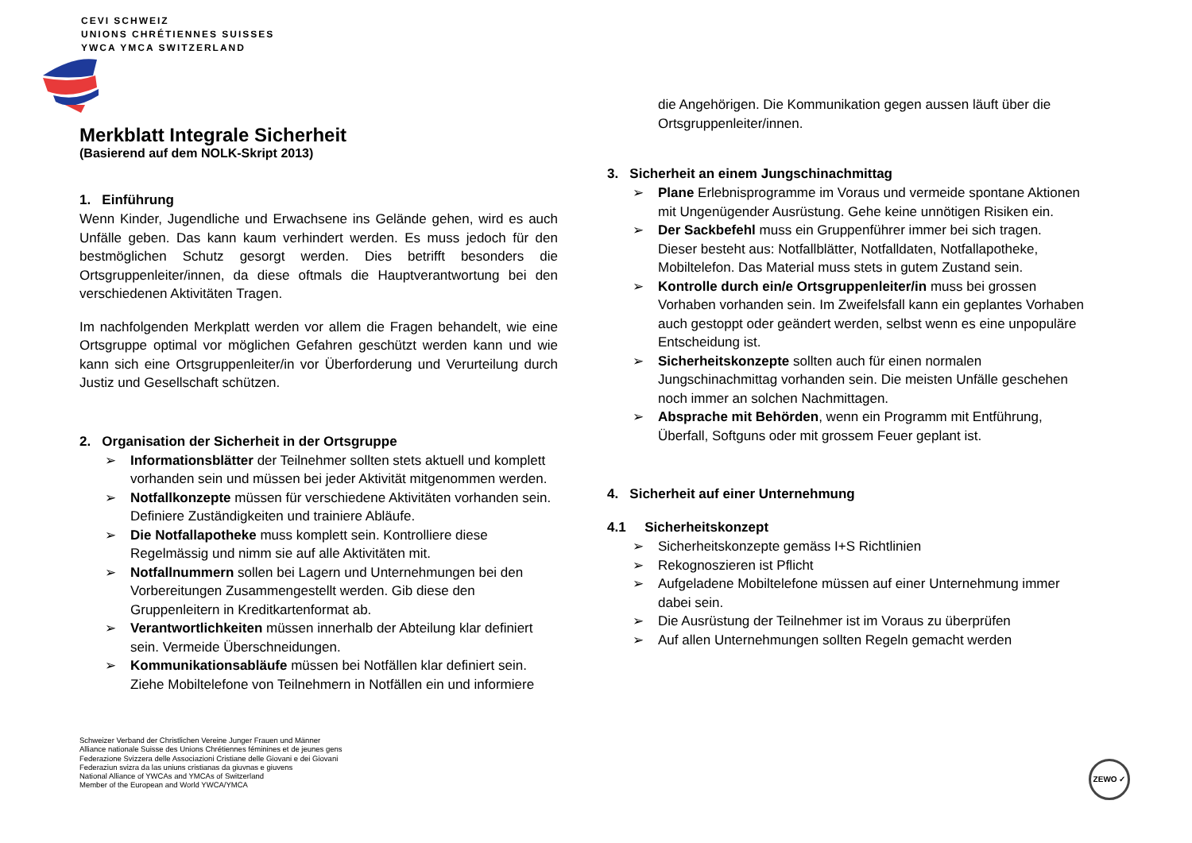CEVI SCHWEIZ
UNIONS CHRÉTIENNES SUISSES
YWCA YMCA SWITZERLAND
Merkblatt Integrale Sicherheit
(Basierend auf dem NOLK-Skript 2013)
1. Einführung
Wenn Kinder, Jugendliche und Erwachsene ins Gelände gehen, wird es auch Unfälle geben. Das kann kaum verhindert werden. Es muss jedoch für den bestmöglichen Schutz gesorgt werden. Dies betrifft besonders die Ortsgruppenleiter/innen, da diese oftmals die Hauptverantwortung bei den verschiedenen Aktivitäten Tragen.
Im nachfolgenden Merkplatt werden vor allem die Fragen behandelt, wie eine Ortsgruppe optimal vor möglichen Gefahren geschützt werden kann und wie kann sich eine Ortsgruppenleiter/in vor Überforderung und Verurteilung durch Justiz und Gesellschaft schützen.
2. Organisation der Sicherheit in der Ortsgruppe
➢ Informationsblätter der Teilnehmer sollten stets aktuell und komplett vorhanden sein und müssen bei jeder Aktivität mitgenommen werden.
➢ Notfallkonzepte müssen für verschiedene Aktivitäten vorhanden sein. Definiere Zuständigkeiten und trainiere Abläufe.
➢ Die Notfallapotheke muss komplett sein. Kontrolliere diese Regelmässig und nimm sie auf alle Aktivitäten mit.
➢ Notfallnummern sollen bei Lagern und Unternehmungen bei den Vorbereitungen Zusammengestellt werden. Gib diese den Gruppenleitern in Kreditkartenformat ab.
➢ Verantwortlichkeiten müssen innerhalb der Abteilung klar definiert sein. Vermeide Überschneidungen.
➢ Kommunikationsabläufe müssen bei Notfällen klar definiert sein. Ziehe Mobiltelefone von Teilnehmern in Notfällen ein und informiere
die Angehörigen. Die Kommunikation gegen aussen läuft über die Ortsgruppenleiter/innen.
3. Sicherheit an einem Jungschinachmittag
➢ Plane Erlebnisprogramme im Voraus und vermeide spontane Aktionen mit Ungenügender Ausrüstung. Gehe keine unnötigen Risiken ein.
➢ Der Sackbefehl muss ein Gruppenführer immer bei sich tragen. Dieser besteht aus: Notfallblätter, Notfalldaten, Notfallapotheke, Mobiltelefon. Das Material muss stets in gutem Zustand sein.
➢ Kontrolle durch ein/e Ortsgruppenleiter/in muss bei grossen Vorhaben vorhanden sein. Im Zweifelsfall kann ein geplantes Vorhaben auch gestoppt oder geändert werden, selbst wenn es eine unpopuläre Entscheidung ist.
➢ Sicherheitskonzepte sollten auch für einen normalen Jungschinachmittag vorhanden sein. Die meisten Unfälle geschehen noch immer an solchen Nachmittagen.
➢ Absprache mit Behörden, wenn ein Programm mit Entführung, Überfall, Softguns oder mit grossem Feuer geplant ist.
4. Sicherheit auf einer Unternehmung
4.1 Sicherheitskonzept
➢ Sicherheitskonzepte gemäss I+S Richtlinien
➢ Rekognoszieren ist Pflicht
➢ Aufgeladene Mobiltelefone müssen auf einer Unternehmung immer dabei sein.
➢ Die Ausrüstung der Teilnehmer ist im Voraus zu überprüfen
➢ Auf allen Unternehmungen sollten Regeln gemacht werden
Schweizer Verband der Christlichen Vereine Junger Frauen und Männer
Alliance nationale Suisse des Unions Chrétiennes féminines et de jeunes gens
Federazione Svizzera delle Associazioni Cristiane delle Giovani e dei Giovani
Federaziun svizra da las uniuns cristianas da giuvnas e giuvens
National Alliance of YWCAs and YMCAs of Switzerland
Member of the European and World YWCA/YMCA
ZEWO ✓